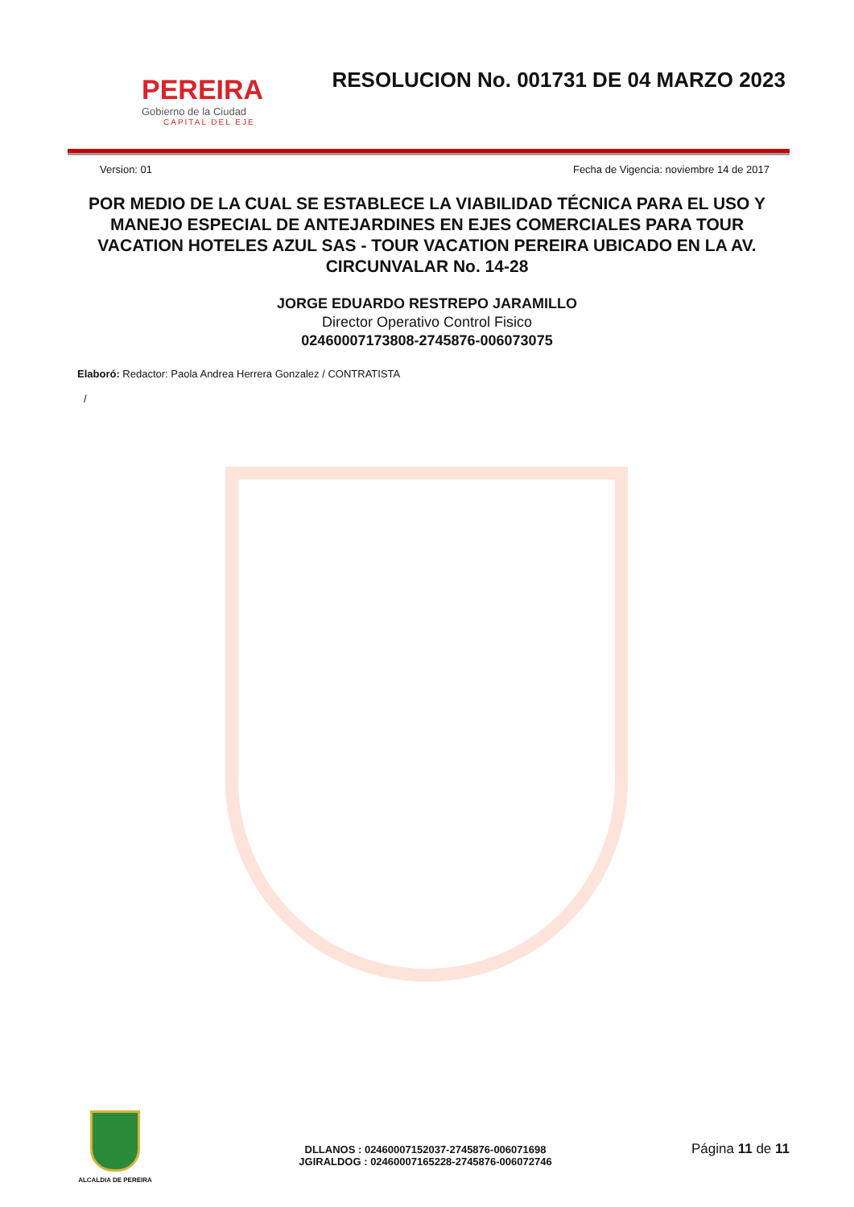PEREIRA
Gobierno de la Ciudad
CAPITAL DEL EJE
RESOLUCION No. 001731 DE 04 MARZO 2023
Version: 01 Fecha de Vigencia: noviembre 14 de 2017
POR MEDIO DE LA CUAL SE ESTABLECE LA VIABILIDAD TÉCNICA PARA EL USO Y MANEJO ESPECIAL DE ANTEJARDINES EN EJES COMERCIALES PARA TOUR VACATION HOTELES AZUL SAS - TOUR VACATION PEREIRA UBICADO EN LA AV. CIRCUNVALAR No. 14-28
JORGE EDUARDO RESTREPO JARAMILLO
Director Operativo Control Fisico
02460007173808-2745876-006073075
Elaboró: Redactor: Paola Andrea Herrera Gonzalez / CONTRATISTA
/
ALCALDIA DE PEREIRA
DLLANOS : 02460007152037-2745876-006071698
JGIRALDOG : 02460007165228-2745876-006072746
Página 11 de 11